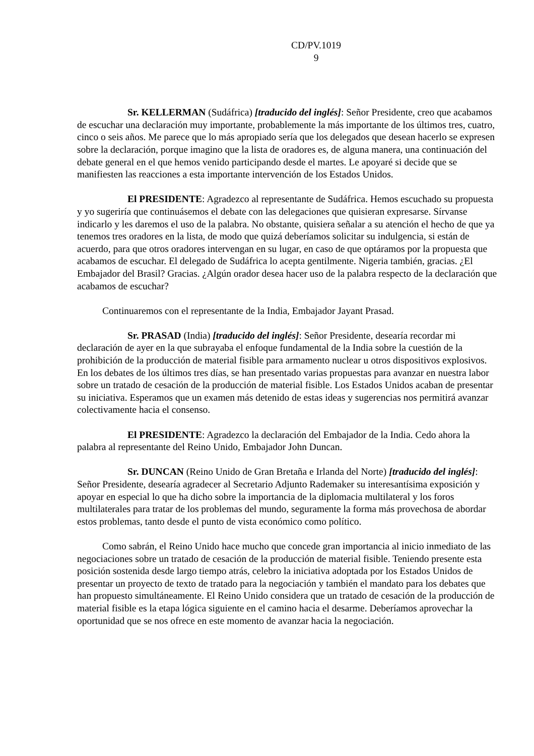CD/PV.1019
9
Sr. KELLERMAN (Sudáfrica) [traducido del inglés]: Señor Presidente, creo que acabamos de escuchar una declaración muy importante, probablemente la más importante de los últimos tres, cuatro, cinco o seis años. Me parece que lo más apropiado sería que los delegados que desean hacerlo se expresen sobre la declaración, porque imagino que la lista de oradores es, de alguna manera, una continuación del debate general en el que hemos venido participando desde el martes. Le apoyaré si decide que se manifiesten las reacciones a esta importante intervención de los Estados Unidos.
El PRESIDENTE: Agradezco al representante de Sudáfrica. Hemos escuchado su propuesta y yo sugeriría que continuásemos el debate con las delegaciones que quisieran expresarse. Sírvanse indicarlo y les daremos el uso de la palabra. No obstante, quisiera señalar a su atención el hecho de que ya tenemos tres oradores en la lista, de modo que quizá deberíamos solicitar su indulgencia, si están de acuerdo, para que otros oradores intervengan en su lugar, en caso de que optáramos por la propuesta que acabamos de escuchar. El delegado de Sudáfrica lo acepta gentilmente. Nigeria también, gracias. ¿El Embajador del Brasil? Gracias. ¿Algún orador desea hacer uso de la palabra respecto de la declaración que acabamos de escuchar?
Continuaremos con el representante de la India, Embajador Jayant Prasad.
Sr. PRASAD (India) [traducido del inglés]: Señor Presidente, desearía recordar mi declaración de ayer en la que subrayaba el enfoque fundamental de la India sobre la cuestión de la prohibición de la producción de material fisible para armamento nuclear u otros dispositivos explosivos. En los debates de los últimos tres días, se han presentado varias propuestas para avanzar en nuestra labor sobre un tratado de cesación de la producción de material fisible. Los Estados Unidos acaban de presentar su iniciativa. Esperamos que un examen más detenido de estas ideas y sugerencias nos permitirá avanzar colectivamente hacia el consenso.
El PRESIDENTE: Agradezco la declaración del Embajador de la India. Cedo ahora la palabra al representante del Reino Unido, Embajador John Duncan.
Sr. DUNCAN (Reino Unido de Gran Bretaña e Irlanda del Norte) [traducido del inglés]: Señor Presidente, desearía agradecer al Secretario Adjunto Rademaker su interesantísima exposición y apoyar en especial lo que ha dicho sobre la importancia de la diplomacia multilateral y los foros multilaterales para tratar de los problemas del mundo, seguramente la forma más provechosa de abordar estos problemas, tanto desde el punto de vista económico como político.
Como sabrán, el Reino Unido hace mucho que concede gran importancia al inicio inmediato de las negociaciones sobre un tratado de cesación de la producción de material fisible. Teniendo presente esta posición sostenida desde largo tiempo atrás, celebro la iniciativa adoptada por los Estados Unidos de presentar un proyecto de texto de tratado para la negociación y también el mandato para los debates que han propuesto simultáneamente. El Reino Unido considera que un tratado de cesación de la producción de material fisible es la etapa lógica siguiente en el camino hacia el desarme. Deberíamos aprovechar la oportunidad que se nos ofrece en este momento de avanzar hacia la negociación.